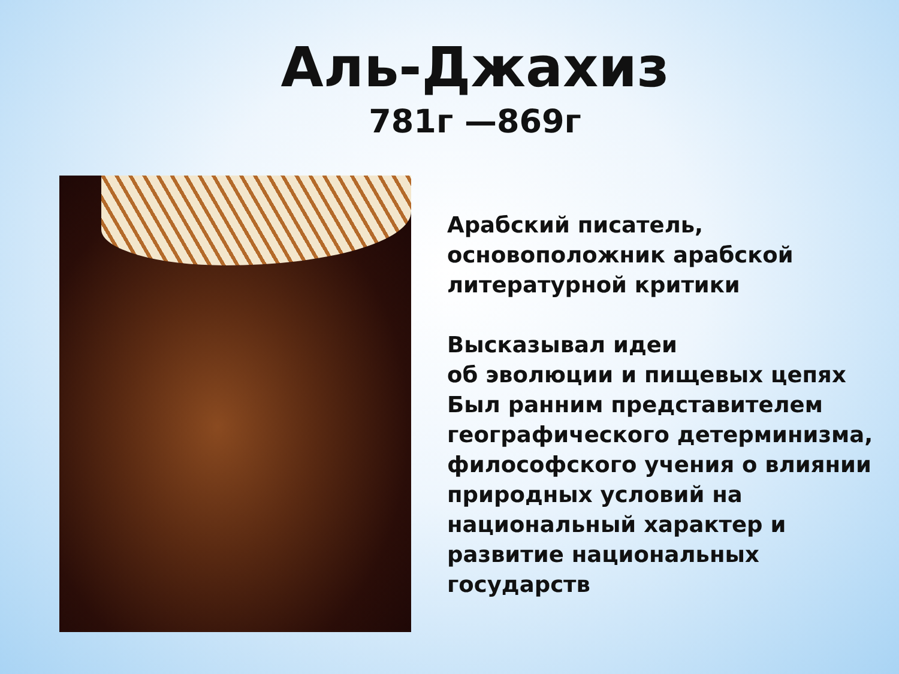Аль-Джахиз
781г —869г
Арабский писатель,
основоположник арабской
литературной критики
Высказывал идеи
об эволюции и пищевых цепях
Был ранним представителем
географического детерминизма,
философского учения о влиянии
природных условий на
национальный характер и
развитие национальных
государств